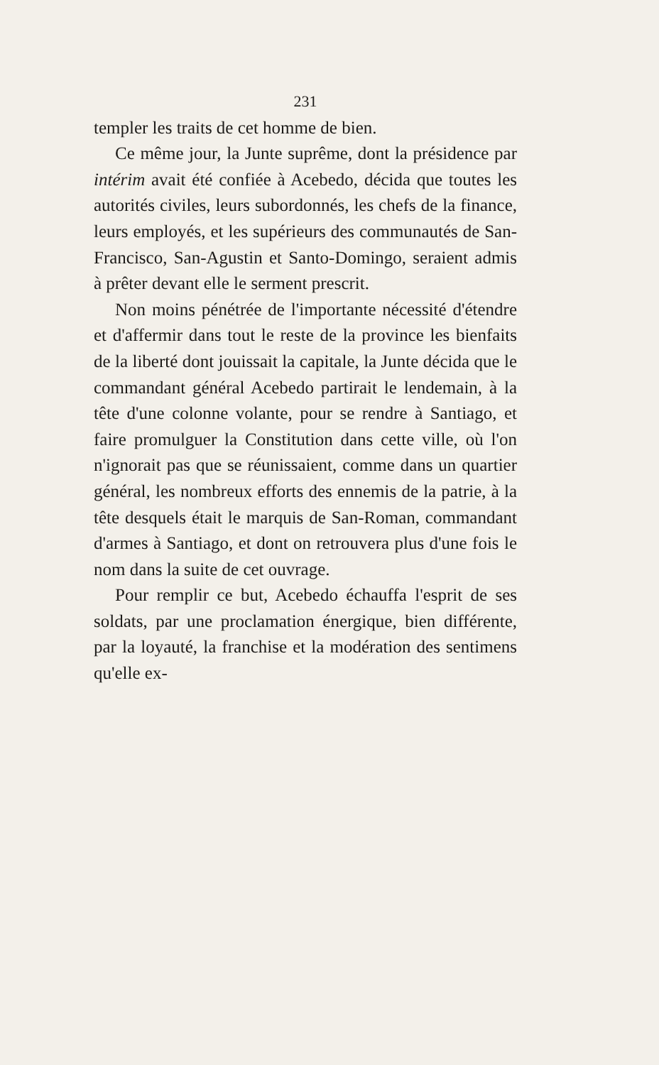231
templer les traits de cet homme de bien.
Ce même jour, la Junte suprême, dont la présidence par intérim avait été confiée à Acebedo, décida que toutes les autorités civiles, leurs subordonnés, les chefs de la finance, leurs employés, et les supérieurs des communautés de San-Francisco, San-Agustin et Santo-Domingo, seraient admis à prêter devant elle le serment prescrit.
Non moins pénétrée de l'importante nécessité d'étendre et d'affermir dans tout le reste de la province les bienfaits de la liberté dont jouissait la capitale, la Junte décida que le commandant général Acebedo partirait le lendemain, à la tête d'une colonne volante, pour se rendre à Santiago, et faire promulguer la Constitution dans cette ville, où l'on n'ignorait pas que se réunissaient, comme dans un quartier général, les nombreux efforts des ennemis de la patrie, à la tête desquels était le marquis de San-Roman, commandant d'armes à Santiago, et dont on retrouvera plus d'une fois le nom dans la suite de cet ouvrage.
Pour remplir ce but, Acebedo échauffa l'esprit de ses soldats, par une proclamation énergique, bien différente, par la loyauté, la franchise et la modération des sentimens qu'elle ex-